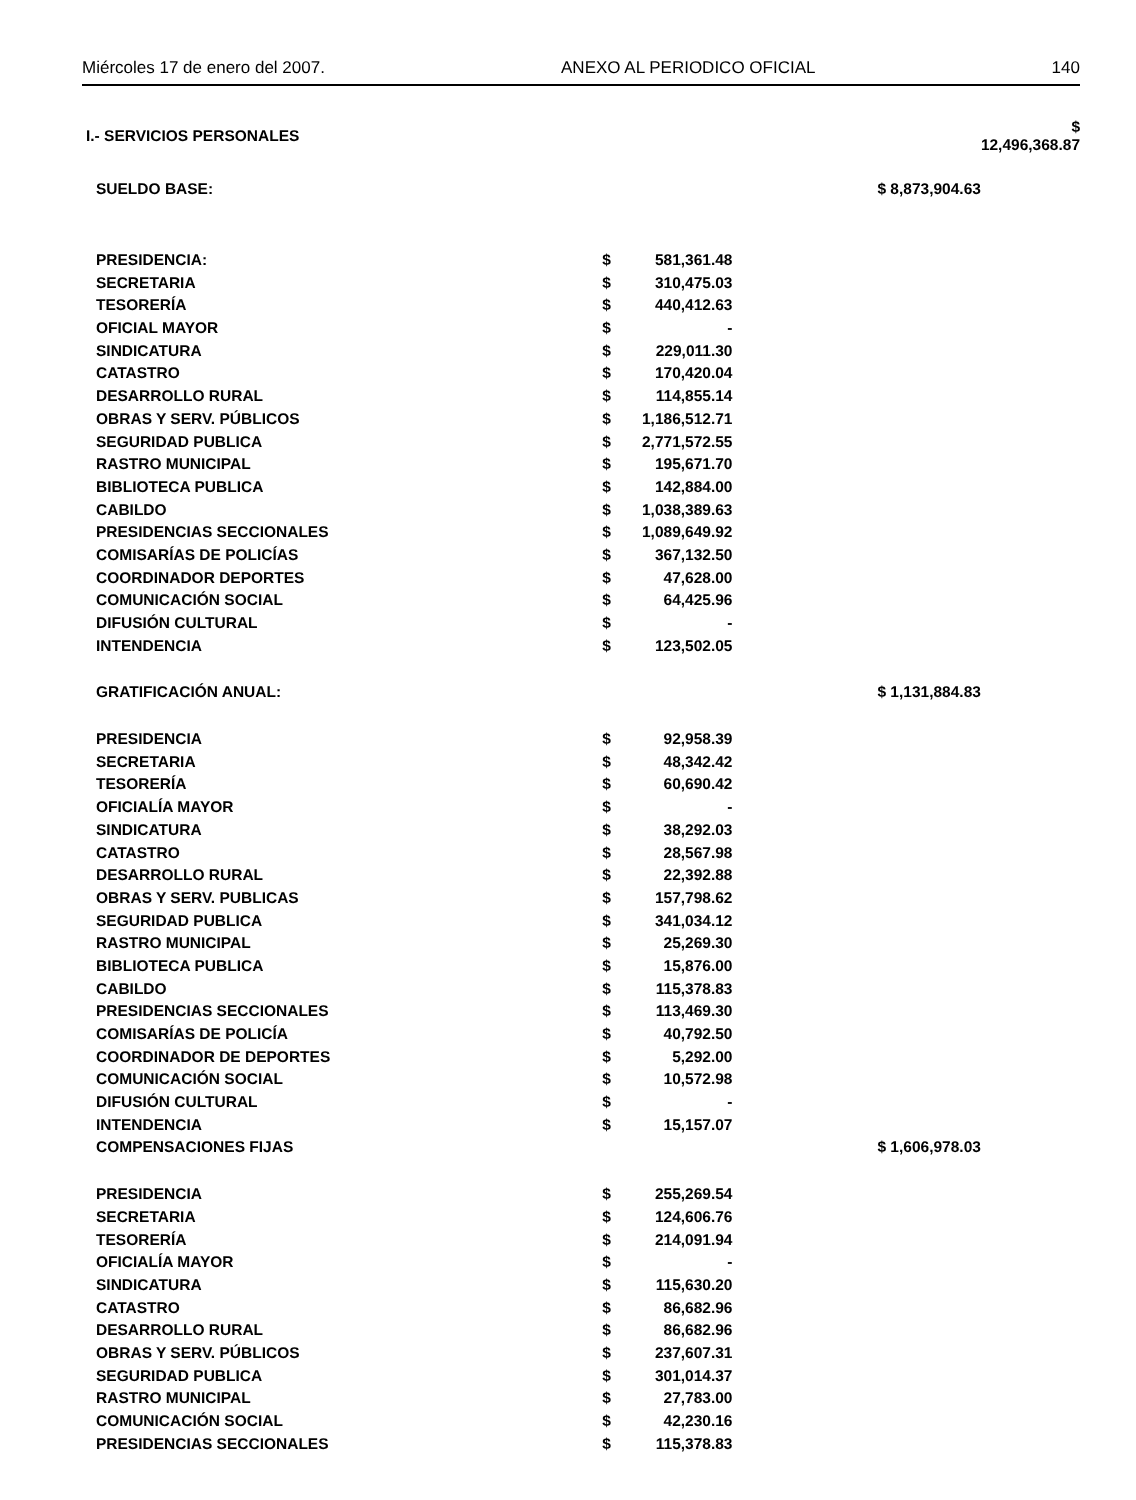Miércoles 17 de enero del 2007. ANEXO AL PERIODICO OFICIAL 140
| I.- SERVICIOS PERSONALES | | | | $ 12,496,368.87 |
| SUELDO BASE: | | | $ 8,873,904.63 | |
| PRESIDENCIA: | $ | 581,361.48 | | |
| SECRETARIA | $ | 310,475.03 | | |
| TESORERÍA | $ | 440,412.63 | | |
| OFICIAL MAYOR | $ | - | | |
| SINDICATURA | $ | 229,011.30 | | |
| CATASTRO | $ | 170,420.04 | | |
| DESARROLLO RURAL | $ | 114,855.14 | | |
| OBRAS Y SERV. PÚBLICOS | $ | 1,186,512.71 | | |
| SEGURIDAD PUBLICA | $ | 2,771,572.55 | | |
| RASTRO MUNICIPAL | $ | 195,671.70 | | |
| BIBLIOTECA PUBLICA | $ | 142,884.00 | | |
| CABILDO | $ | 1,038,389.63 | | |
| PRESIDENCIAS SECCIONALES | $ | 1,089,649.92 | | |
| COMISARÍAS DE POLICÍAS | $ | 367,132.50 | | |
| COORDINADOR DEPORTES | $ | 47,628.00 | | |
| COMUNICACIÓN SOCIAL | $ | 64,425.96 | | |
| DIFUSIÓN CULTURAL | $ | - | | |
| INTENDENCIA | $ | 123,502.05 | | |
| GRATIFICACIÓN ANUAL: | | | $ 1,131,884.83 | |
| PRESIDENCIA | $ | 92,958.39 | | |
| SECRETARIA | $ | 48,342.42 | | |
| TESORERÍA | $ | 60,690.42 | | |
| OFICIALÍA MAYOR | $ | - | | |
| SINDICATURA | $ | 38,292.03 | | |
| CATASTRO | $ | 28,567.98 | | |
| DESARROLLO RURAL | $ | 22,392.88 | | |
| OBRAS Y SERV. PUBLICAS | $ | 157,798.62 | | |
| SEGURIDAD PUBLICA | $ | 341,034.12 | | |
| RASTRO MUNICIPAL | $ | 25,269.30 | | |
| BIBLIOTECA PUBLICA | $ | 15,876.00 | | |
| CABILDO | $ | 115,378.83 | | |
| PRESIDENCIAS SECCIONALES | $ | 113,469.30 | | |
| COMISARÍAS DE POLICÍA | $ | 40,792.50 | | |
| COORDINADOR DE DEPORTES | $ | 5,292.00 | | |
| COMUNICACIÓN SOCIAL | $ | 10,572.98 | | |
| DIFUSIÓN CULTURAL | $ | - | | |
| INTENDENCIA | $ | 15,157.07 | | |
| COMPENSACIONES FIJAS | | | $ 1,606,978.03 | |
| PRESIDENCIA | $ | 255,269.54 | | |
| SECRETARIA | $ | 124,606.76 | | |
| TESORERÍA | $ | 214,091.94 | | |
| OFICIALÍA MAYOR | $ | - | | |
| SINDICATURA | $ | 115,630.20 | | |
| CATASTRO | $ | 86,682.96 | | |
| DESARROLLO RURAL | $ | 86,682.96 | | |
| OBRAS Y SERV. PÚBLICOS | $ | 237,607.31 | | |
| SEGURIDAD PUBLICA | $ | 301,014.37 | | |
| RASTRO MUNICIPAL | $ | 27,783.00 | | |
| COMUNICACIÓN SOCIAL | $ | 42,230.16 | | |
| PRESIDENCIAS SECCIONALES | $ | 115,378.83 | | |